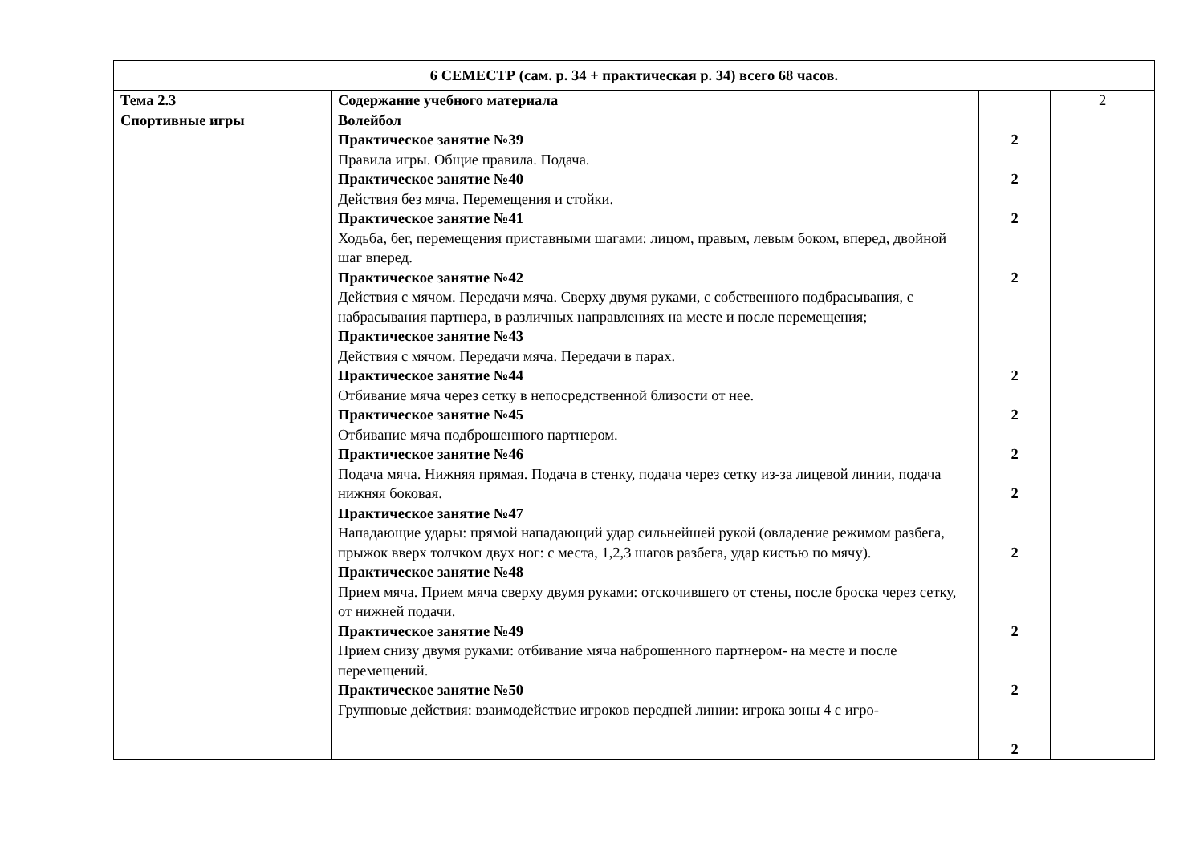| 6 СЕМЕСТР (сам. р. 34 + практическая р. 34) всего 68 часов. | | | |
| Тема 2.3 Спортивные игры | Содержание учебного материала Волейбол Практическое занятие №39 Правила игры. Общие правила. Подача. Практическое занятие №40 Действия без мяча. Перемещения и стойки. Практическое занятие №41 Ходьба, бег, перемещения приставными шагами: лицом, правым, левым боком, вперед, двойной шаг вперед. Практическое занятие №42 Действия с мячом. Передачи мяча. Сверху двумя руками, с собственного подбрасывания, с набрасывания партнера, в различных направлениях на месте и после перемещения; Практическое занятие №43 Действия с мячом. Передачи мяча. Передачи в парах. Практическое занятие №44 Отбивание мяча через сетку в непосредственной близости от нее. Практическое занятие №45 Отбивание мяча подброшенного партнером. Практическое занятие №46 Подача мяча. Нижняя прямая. Подача в стенку, подача через сетку из-за лицевой линии, подача нижняя боковая. Практическое занятие №47 Нападающие удары: прямой нападающий удар сильнейшей рукой (овладение режимом разбега, прыжок вверх толчком двух ног: с места, 1,2,3 шагов разбега, удар кистью по мячу). Практическое занятие №48 Прием мяча. Прием мяча сверху двумя руками: отскочившего от стены, после броска через сетку, от нижней подачи. Практическое занятие №49 Прием снизу двумя руками: отбивание мяча наброшенного партнером- на месте и после перемещений. Практическое занятие №50 Групповые действия: взаимодействие игроков передней линии: игрока зоны 4 с игро- | 2 2 2 2 2 2 2 2 2 2 2 2 | 2 |